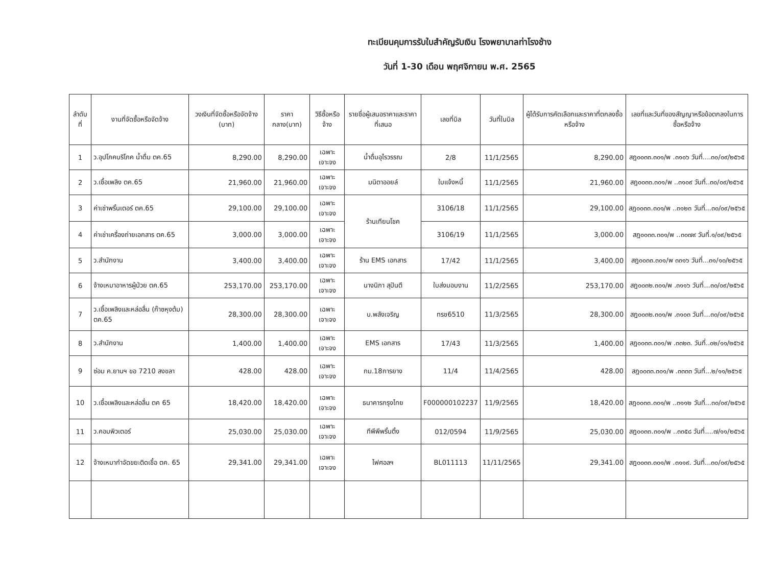ทะเบียนคุมการรับใบสำคัญรับเงิน โรงพยาบาลท่าโรงช้าง
วันที่ 1-30 เดือน พฤศจิกายน พ.ศ. 2565
| ลำดับที่ | งานที่จัดซื้อหรือจัดจ้าง | วงเงินที่จัดซื้อหรือจัดจ้าง (บาท) | ราคากลาง(บาท) | วิธีซื้อหรือจ้าง | รายชื่อผู้เสนอราคาและราคาที่เสนอ | เลขที่บิล | วันที่ในบิล | ผู้ได้รับการคัดเลือกและราคาที่ตกลงซื้อหรือจ้าง | เลขที่และวันที่ของสัญญาหรือข้อตกลงในการซื้อหรือจ้าง |
| --- | --- | --- | --- | --- | --- | --- | --- | --- | --- |
| 1 | ว.อุปโภคบริโภค น้ำดื่ม ตค.65 | 8,290.00 | 8,290.00 | เฉพาะเจาะจง | น้ำดื่มอุไรวรรณ | 2/8 | 11/1/2565 | 8,290.00 | สฎ๐๐๓๓.๓๐๑/พ .๓๑๐๖ วันที่....๓๐/๐๙/๒๕๖๕ |
| 2 | ว.เชื้อเพลิง ตค.65 | 21,960.00 | 21,960.00 | เฉพาะเจาะจง | มนิตาออยล์ | ใบแจ้งหนี้ | 11/1/2565 | 21,960.00 | สฎ๐๐๓๓.๓๐๑/พ ..๓๑๐๙ วันที่..๓๐/๐๙/๒๕๖๕ |
| 3 | ค่าเช่าพริ้นเตอร์ ตค.65 | 29,100.00 | 29,100.00 | เฉพาะเจาะจง | ร้านเทียนโชค | 3106/18 | 11/1/2565 | 29,100.00 | สฎ๐๐๓๓.๓๐๑/พ ..๓๑๒๓ วันที่...๓๐/๐๙/๒๕๖๕ |
| 4 | ค่าเช่าเครื่องถ่ายเอกสาร ตค.65 | 3,000.00 | 3,000.00 | เฉพาะเจาะจง | | 3106/19 | 11/1/2565 | 3,000.00 | สฎ๐๐๓๓.๓๐๑/พ ..๓๐๗๙ วันที่.๑/๐๙/๒๕๖๕ |
| 5 | ว.สำนักงาน | 3,400.00 | 3,400.00 | เฉพาะเจาะจง | ร้าน EMS เอกสาร | 17/42 | 11/1/2565 | 3,400.00 | สฎ๐๐๓๓.๓๐๑/พ ๓๓๑๖ วันที่...๓๑/๑๐/๒๕๖๕ |
| 6 | จ้างเหมาอาหารผู้ป่วย ตค.65 | 253,170.00 | 253,170.00 | เฉพาะเจาะจง | นางนิภา สุปันตี | ใบส่งมอบงาน | 11/2/2565 | 253,170.00 | สฎ๐๐๓๒.๓๐๑/พ .๓๑๑๖ วันที่...๓๐/๐๙/๒๕๖๕ |
| 7 | ว.เชื้อเพลิงและหล่อลื่น (ก๊าซหุงต้ม) ตค.65 | 28,300.00 | 28,300.00 | เฉพาะเจาะจง | บ.พลังเจริญ | ทรช6510 | 11/3/2565 | 28,300.00 | สฎ๐๐๓๒.๓๐๑/พ .๓๑๐๓ วันที่...๓๐/๐๙/๒๕๖๕ |
| 8 | ว.สำนักงาน | 1,400.00 | 1,400.00 | เฉพาะเจาะจง | EMS เอกสาร | 17/43 | 11/3/2565 | 1,400.00 | สฎ๐๐๓๓.๓๐๑/พ .๓๓๒๓. วันที่..๐๒/๑๑/๒๕๖๕ |
| 9 | ซ่อม ค.ยานฯ ขอ 7210 สงขลา | 428.00 | 428.00 | เฉพาะเจาะจง | กม.18การยาง | 11/4 | 11/4/2565 | 428.00 | สฎ๐๐๓๓.๓๐๑/พ .๓๓๓๓ วันที่...๒/๑๑/๒๕๖๕ |
| 10 | ว.เชื้อเพลิงและหล่อลื่น ตค 65 | 18,420.00 | 18,420.00 | เฉพาะเจาะจง | ธนาคารกรุงไทย | F000000102237 | 11/9/2565 | 18,420.00 | สฎ๐๐๓๓.๓๐๑/พ ..๓๑๑๒ วันที่...๓๐/๐๙/๒๕๖๕ |
| 11 | ว.คอมพิวเตอร์ | 25,030.00 | 25,030.00 | เฉพาะเจาะจง | ทีพีพีพริ้นติ้ง | 012/0594 | 11/9/2565 | 25,030.00 | สฎ๐๐๓๓.๓๐๑/พ ..๓๓๕๘ วันที่....๗/๑๑/๒๕๖๕ |
| 12 | จ้างเหมากำจัดขยะติดเชื้อ ตค. 65 | 29,341.00 | 29,341.00 | เฉพาะเจาะจง | ไฟศอลฯ | BL011113 | 11/11/2565 | 29,341.00 | สฎ๐๐๓๓.๓๐๑/พ .๓๑๑๙. วันที่...๓๐/๐๙/๒๕๖๕ |